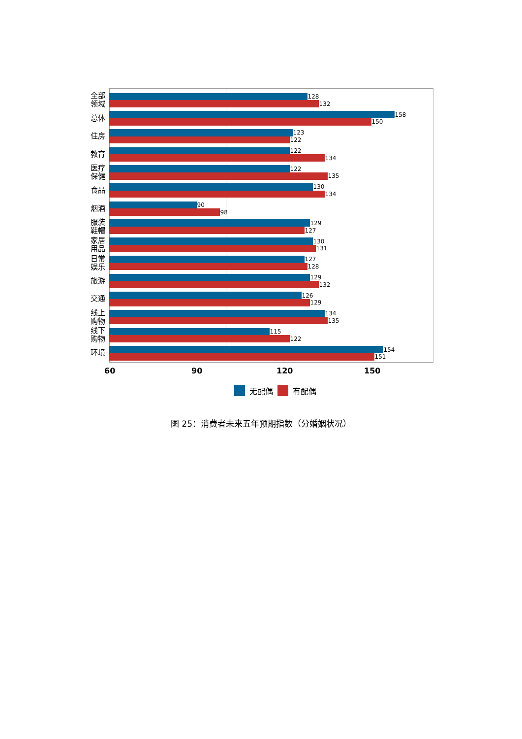全部
领域
128
132
总体
158
150
住房
123
122
教育
122
134
医疗
保健
122
135
食品
130
134
烟酒
90
98
服装
鞋帽
129
127
家居
用品
130
131
日常
娱乐
127
128
旅游
129
132
交通
126
129
线上
购物
134
135
线下
购物
115
122
环境
154
151
60 90 120 150
无配偶
有配偶
图 25：消费者未来五年预期指数（分婚姻状况）